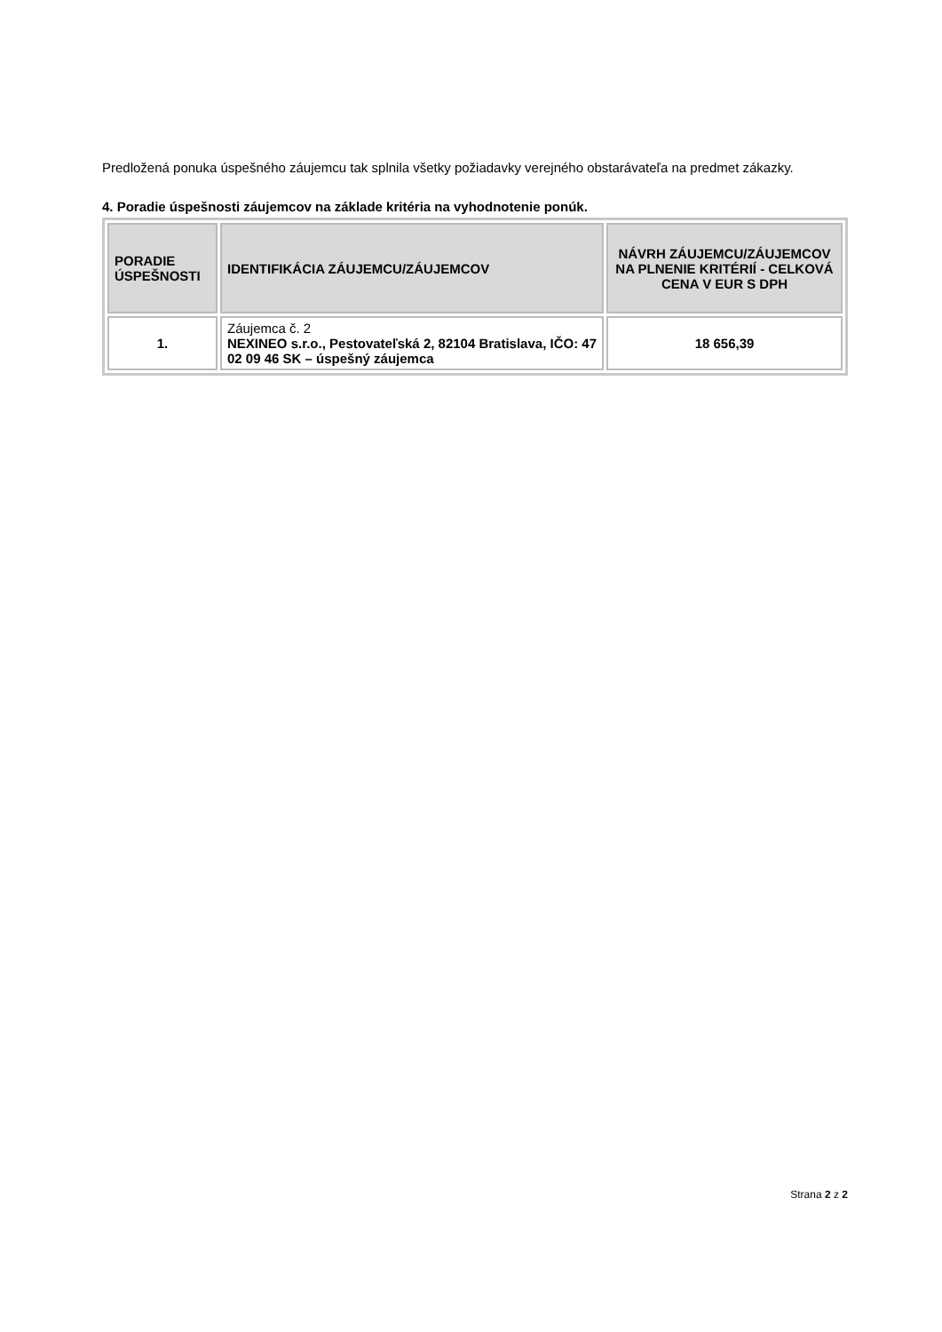Predložená ponuka úspešného záujemcu tak splnila všetky požiadavky verejného obstarávateľa na predmet zákazky.
4. Poradie úspešnosti záujemcov na základe kritéria na vyhodnotenie ponúk.
| PORADIE ÚSPEŠNOSTI | IDENTIFIKÁCIA ZÁUJEMCU/ZÁUJEMCOV | NÁVRH ZÁUJEMCU/ZÁUJEMCOV NA PLNENIE KRITÉRIÍ - CELKOVÁ CENA V EUR S DPH |
| --- | --- | --- |
| 1. | Záujemca č. 2 NEXINEO s.r.o., Pestovateľská 2, 82104 Bratislava, IČO: 47 02 09 46 SK – úspešný záujemca | 18 656,39 |
Strana 2 z 2